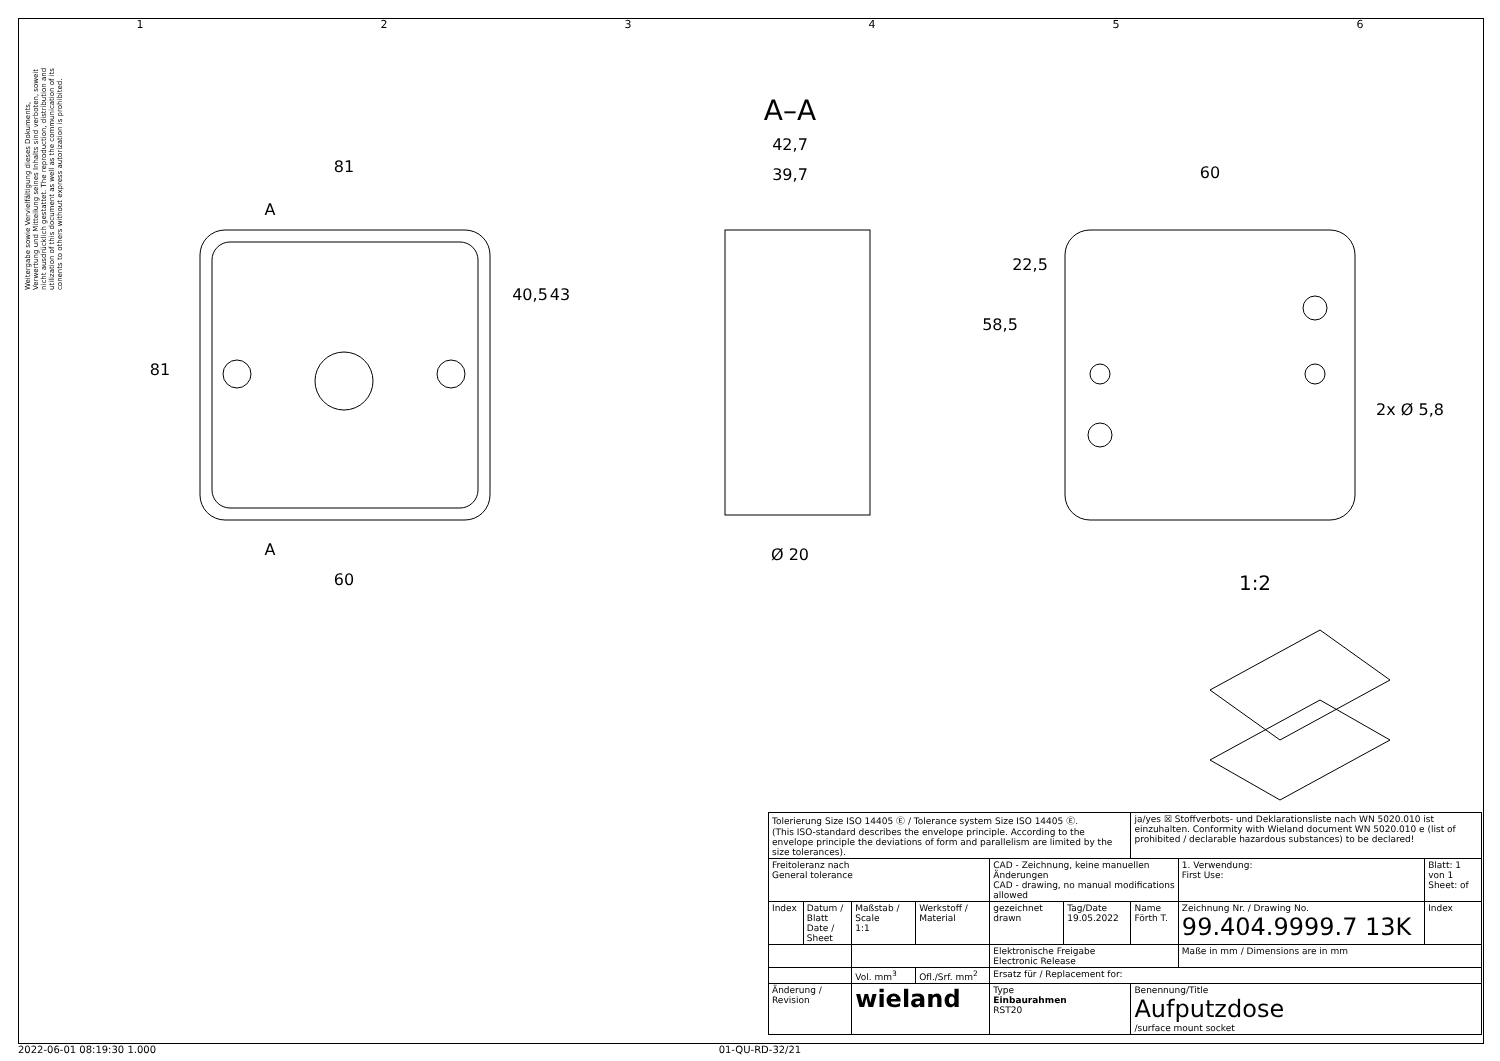1 2 3 4 5 6
Weitergabe sowie Vervielfältigung dieses Dokuments, Verwertung und Mitteilung seines Inhalts sind verboten, soweit nicht ausdrücklich gestattet. The reproduction, distribution and utilization of this document as well as the communication of its conents to others without express autorization is prohibited.
81
60
A
A
A–A
42,7
39,7
Ø 20
60
1:2
81
40,5
43
22,5
58,5
2x Ø 5,8
| Tolerierung Size ISO 14405 Ⓔ / Tolerance system Size ISO 14405 Ⓔ. (This ISO-standard describes the envelope principle. According to the envelope principle the deviations of form and parallelism are limited by the size tolerances). | | | | | | ja/yes ☒ Stoffverbots- und Deklarationsliste nach WN 5020.010 ist einzuhalten. Conformity with Wieland document WN 5020.010 e (list of prohibited / declarable hazardous substances) to be declared! | | |
| Freitoleranz nach General tolerance | | | | CAD - Zeichnung, keine manuellen Änderungen CAD - drawing, no manual modifications allowed | | | 1. Verwendung: First Use: | Blatt: 1 von 1 Sheet: of |
| Index | Datum / Blatt Date / Sheet | Maßstab / Scale 1:1 | Werkstoff / Material | gezeichnet drawn | Tag/Date 19.05.2022 | Name Förth T. | Zeichnung Nr. / Drawing No. 99.404.9999.7 13K | Index |
| | | | | Elektronische Freigabe Electronic Release | | | Maße in mm / Dimensions are in mm | |
| | | Vol. mm<sup>3</sup> | Ofl./Srf. mm<sup>2</sup> | Ersatz für / Replacement for: | | | | |
| Änderung / Revision | | wieland | | Type Einbaurahmen RST20 | | Benennung/Title Aufputzdose /surface mount socket | | |
2022-06-01 08:19:30 1.000 01-QU-RD-32/21